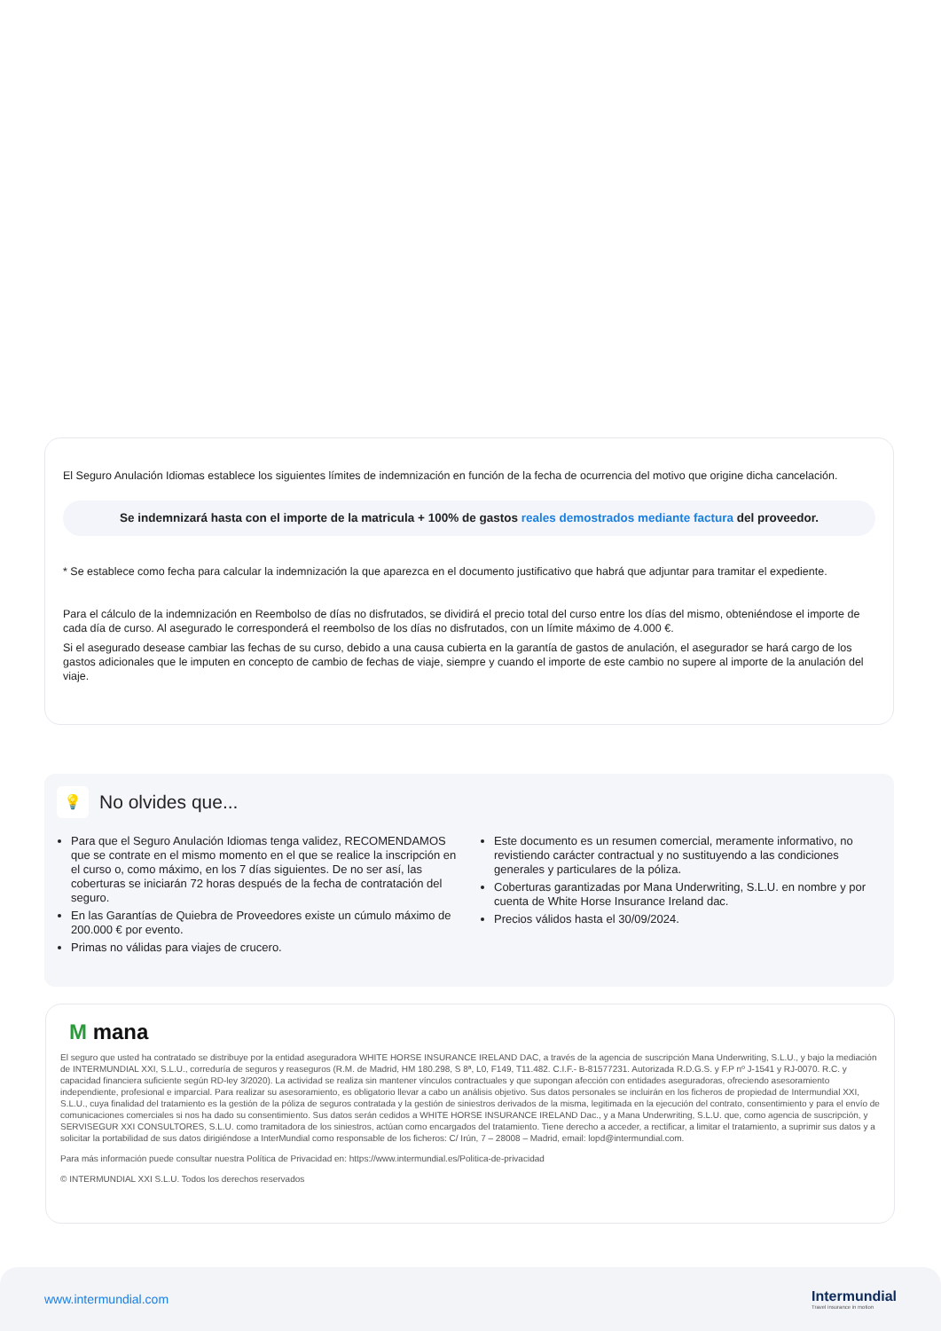El Seguro Anulación Idiomas establece los siguientes límites de indemnización en función de la fecha de ocurrencia del motivo que origine dicha cancelación.
Se indemnizará hasta con el importe de la matricula + 100% de gastos reales demostrados mediante factura del proveedor.
* Se establece como fecha para calcular la indemnización la que aparezca en el documento justificativo que habrá que adjuntar para tramitar el expediente.
Para el cálculo de la indemnización en Reembolso de días no disfrutados, se dividirá el precio total del curso entre los días del mismo, obteniéndose el importe de cada día de curso. Al asegurado le corresponderá el reembolso de los días no disfrutados, con un límite máximo de 4.000 €.
Si el asegurado desease cambiar las fechas de su curso, debido a una causa cubierta en la garantía de gastos de anulación, el asegurador se hará cargo de los gastos adicionales que le imputen en concepto de cambio de fechas de viaje, siempre y cuando el importe de este cambio no supere al importe de la anulación del viaje.
💡
No olvides que...
Para que el Seguro Anulación Idiomas tenga validez, RECOMENDAMOS que se contrate en el mismo momento en el que se realice la inscripción en el curso o, como máximo, en los 7 días siguientes. De no ser así, las coberturas se iniciarán 72 horas después de la fecha de contratación del seguro.
En las Garantías de Quiebra de Proveedores existe un cúmulo máximo de 200.000 € por evento.
Primas no válidas para viajes de crucero.
Este documento es un resumen comercial, meramente informativo, no revistiendo carácter contractual y no sustituyendo a las condiciones generales y particulares de la póliza.
Coberturas garantizadas por Mana Underwriting, S.L.U. en nombre y por cuenta de White Horse Insurance Ireland dac.
Precios válidos hasta el 30/09/2024.
M mana
El seguro que usted ha contratado se distribuye por la entidad aseguradora WHITE HORSE INSURANCE IRELAND DAC, a través de la agencia de suscripción Mana Underwriting, S.L.U., y bajo la mediación de INTERMUNDIAL XXI, S.L.U., correduría de seguros y reaseguros (R.M. de Madrid, HM 180.298, S 8ª, L0, F149, T11.482. C.I.F.- B-81577231. Autorizada R.D.G.S. y F.P nº J-1541 y RJ-0070. R.C. y capacidad financiera suficiente según RD-ley 3/2020). La actividad se realiza sin mantener vínculos contractuales y que supongan afección con entidades aseguradoras, ofreciendo asesoramiento independiente, profesional e imparcial. Para realizar su asesoramiento, es obligatorio llevar a cabo un análisis objetivo. Sus datos personales se incluirán en los ficheros de propiedad de Intermundial XXI, S.L.U., cuya finalidad del tratamiento es la gestión de la póliza de seguros contratada y la gestión de siniestros derivados de la misma, legitimada en la ejecución del contrato, consentimiento y para el envío de comunicaciones comerciales si nos ha dado su consentimiento. Sus datos serán cedidos a WHITE HORSE INSURANCE IRELAND Dac., y a Mana Underwriting, S.L.U. que, como agencia de suscripción, y SERVISEGUR XXI CONSULTORES, S.L.U. como tramitadora de los siniestros, actúan como encargados del tratamiento. Tiene derecho a acceder, a rectificar, a limitar el tratamiento, a suprimir sus datos y a solicitar la portabilidad de sus datos dirigiéndose a InterMundial como responsable de los ficheros: C/ Irún, 7 – 28008 – Madrid, email: lopd@intermundial.com.
Para más información puede consultar nuestra Política de Privacidad en: https://www.intermundial.es/Politica-de-privacidad
© INTERMUNDIAL XXI S.L.U. Todos los derechos reservados
www.intermundial.com
Intermundial
Travel insurance in motion